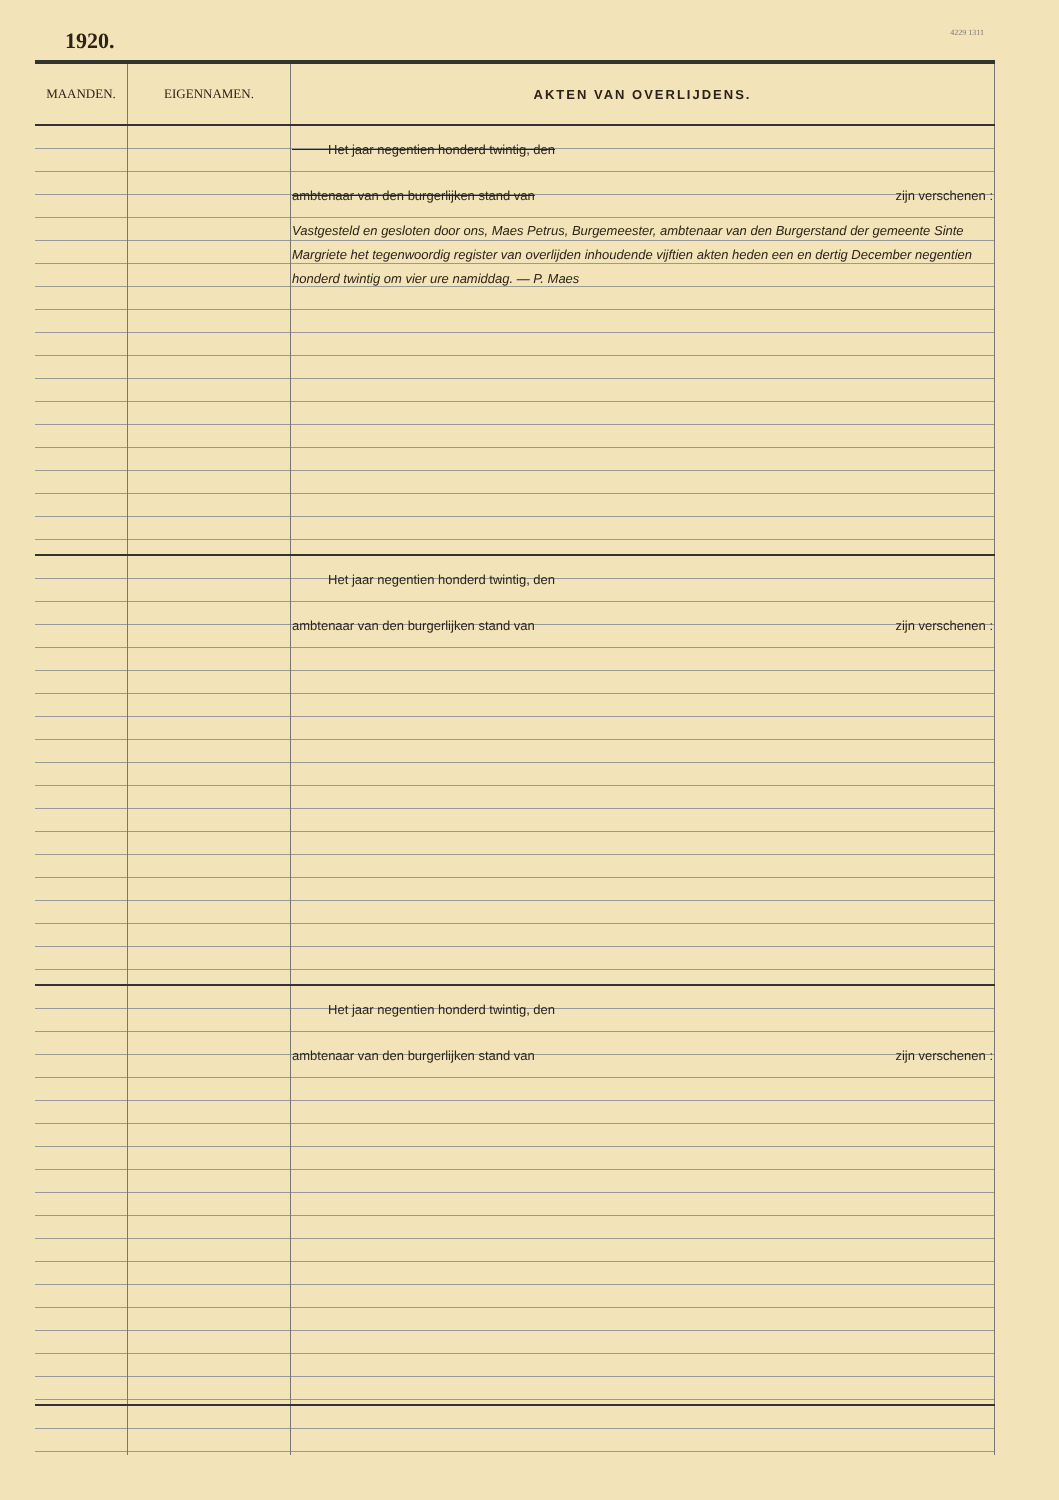1920. 4229 1311
| MAANDEN. | EIGENNAMEN. | AKTEN VAN OVERLIJDENS. |
| --- | --- | --- |
| | | Het jaar negentien honderd twintig, den ambtenaar van den burgerlijken stand van zijn verschenen : Vastgesteld en gesloten door ons, Maes Petrus, Burgemeester, ambtenaar van den Burgerstand der gemeente Sinte Margriete het tegenwoordig register van overlijden inhoudende vijftien akten heden een en dertig December negentien honderd twintig om vier ure namiddag. — P. Maes |
| | | Het jaar negentien honderd twintig, den ambtenaar van den burgerlijken stand van zijn verschenen : |
| | | Het jaar negentien honderd twintig, den ambtenaar van den burgerlijken stand van zijn verschenen : |